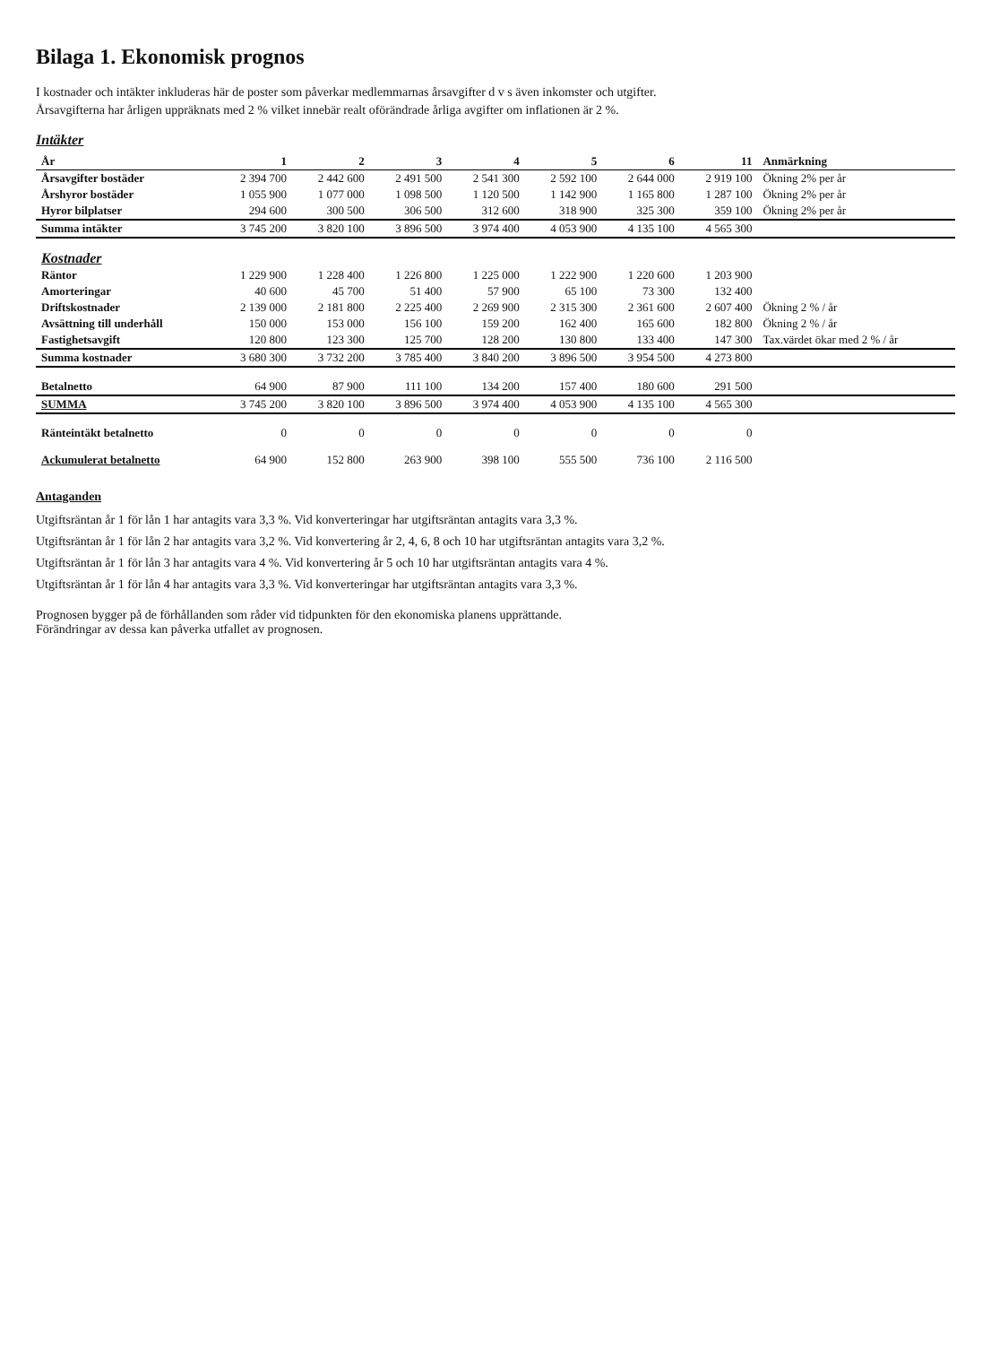Bilaga 1. Ekonomisk prognos
I kostnader och intäkter inkluderas här de poster som påverkar medlemmarnas årsavgifter d v s även inkomster och utgifter.
Årsavgifterna har årligen uppräknats med 2 % vilket innebär realt oförändrade årliga avgifter om inflationen är 2 %.
Intäkter
| År | 1 | 2 | 3 | 4 | 5 | 6 | 11 | Anmärkning |
| --- | --- | --- | --- | --- | --- | --- | --- | --- |
| Årsavgifter bostäder | 2 394 700 | 2 442 600 | 2 491 500 | 2 541 300 | 2 592 100 | 2 644 000 | 2 919 100 | Ökning 2% per år |
| Årshyror bostäder | 1 055 900 | 1 077 000 | 1 098 500 | 1 120 500 | 1 142 900 | 1 165 800 | 1 287 100 | Ökning 2% per år |
| Hyror bilplatser | 294 600 | 300 500 | 306 500 | 312 600 | 318 900 | 325 300 | 359 100 | Ökning 2% per år |
| Summa intäkter | 3 745 200 | 3 820 100 | 3 896 500 | 3 974 400 | 4 053 900 | 4 135 100 | 4 565 300 | |
| Kostnader | | | | | | | | |
| Räntor | 1 229 900 | 1 228 400 | 1 226 800 | 1 225 000 | 1 222 900 | 1 220 600 | 1 203 900 | |
| Amorteringar | 40 600 | 45 700 | 51 400 | 57 900 | 65 100 | 73 300 | 132 400 | |
| Driftskostnader | 2 139 000 | 2 181 800 | 2 225 400 | 2 269 900 | 2 315 300 | 2 361 600 | 2 607 400 | Ökning 2 % / år |
| Avsättning till underhåll | 150 000 | 153 000 | 156 100 | 159 200 | 162 400 | 165 600 | 182 800 | Ökning 2 % / år |
| Fastighetsavgift | 120 800 | 123 300 | 125 700 | 128 200 | 130 800 | 133 400 | 147 300 | Tax.värdet ökar med 2 % / år |
| Summa kostnader | 3 680 300 | 3 732 200 | 3 785 400 | 3 840 200 | 3 896 500 | 3 954 500 | 4 273 800 | |
| Betalnetto | 64 900 | 87 900 | 111 100 | 134 200 | 157 400 | 180 600 | 291 500 | |
| SUMMA | 3 745 200 | 3 820 100 | 3 896 500 | 3 974 400 | 4 053 900 | 4 135 100 | 4 565 300 | |
| Ränteintäkt betalnetto | 0 | 0 | 0 | 0 | 0 | 0 | 0 | |
| Ackumulerat betalnetto | 64 900 | 152 800 | 263 900 | 398 100 | 555 500 | 736 100 | 2 116 500 | |
Antaganden
Utgiftsräntan år 1 för lån 1 har antagits vara 3,3 %. Vid konverteringar har utgiftsräntan antagits vara 3,3 %.
Utgiftsräntan år 1 för lån 2 har antagits vara 3,2 %. Vid konvertering år 2, 4, 6, 8 och 10 har utgiftsräntan antagits vara 3,2 %.
Utgiftsräntan år 1 för lån 3 har antagits vara 4 %. Vid konvertering år 5 och 10 har utgiftsräntan antagits vara 4 %.
Utgiftsräntan år 1 för lån 4 har antagits vara 3,3 %. Vid konverteringar har utgiftsräntan antagits vara 3,3 %.
Prognosen bygger på de förhållanden som råder vid tidpunkten för den ekonomiska planens upprättande.
Förändringar av dessa kan påverka utfallet av prognosen.